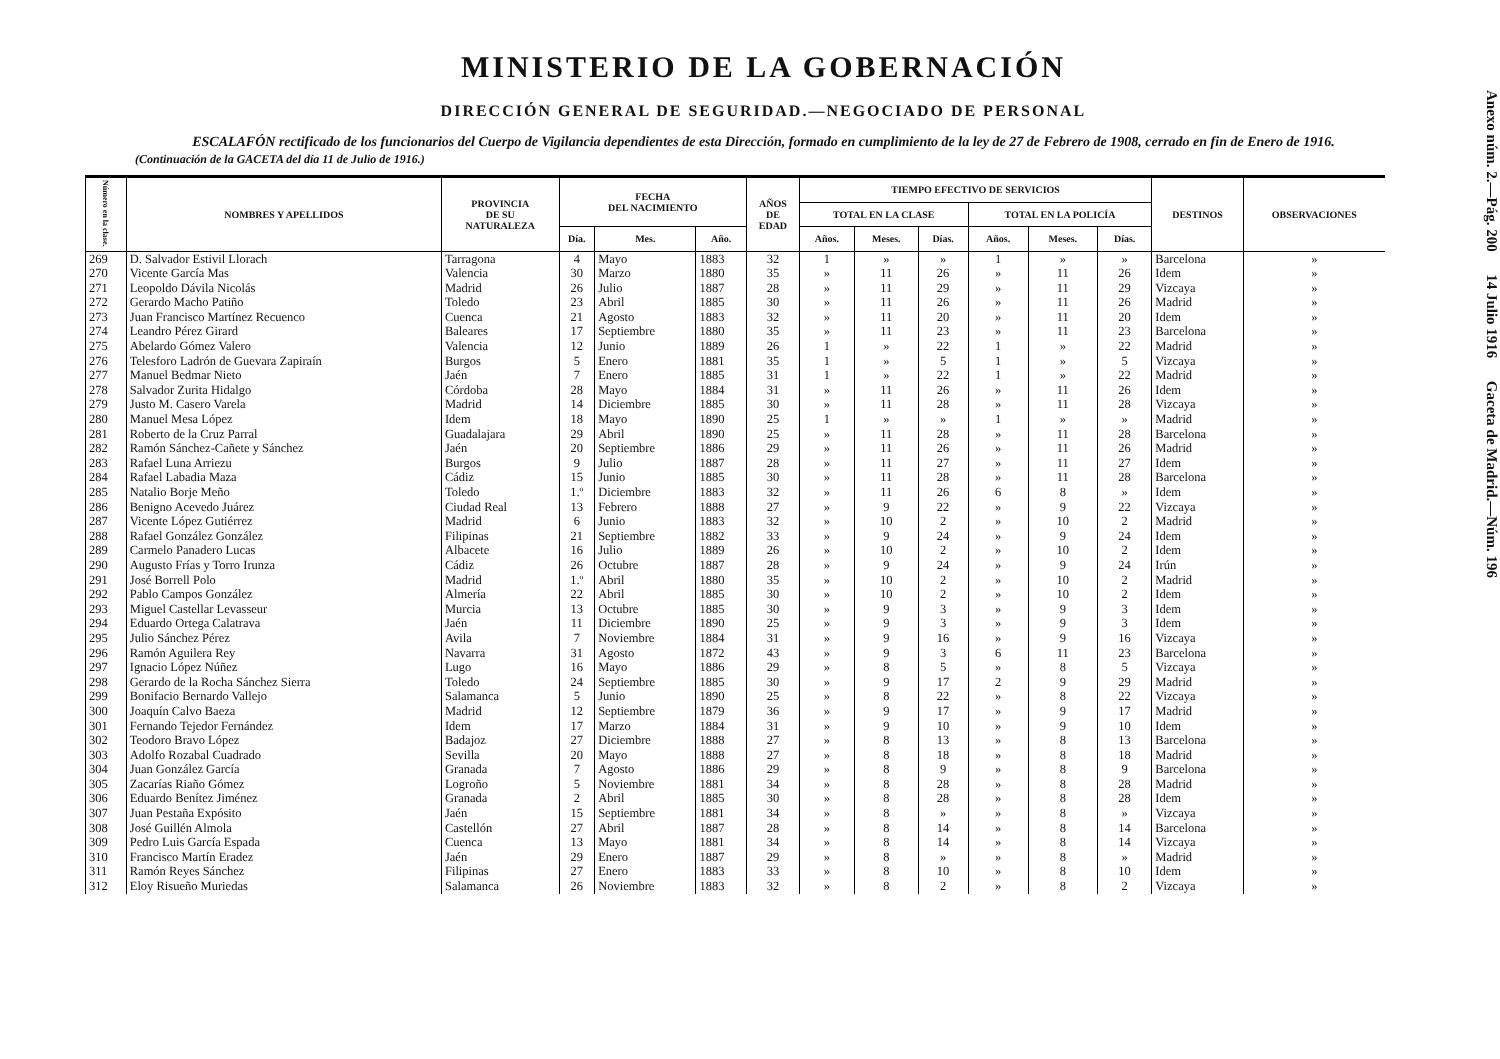MINISTERIO DE LA GOBERNACIÓN
DIRECCIÓN GENERAL DE SEGURIDAD.—NEGOCIADO DE PERSONAL
ESCALAFÓN rectificado de los funcionarios del Cuerpo de Vigilancia dependientes de esta Dirección, formado en cumplimiento de la ley de 27 de Febrero de 1908, cerrado en fin de Enero de 1916.
(Continuación de la GACETA del día 11 de Julio de 1916.)
| Número en la clase. | NOMBRES Y APELLIDOS | PROVINCIA DE SU NATURALEZA | FECHA DEL NACIMIENTO | | | AÑOS DE EDAD | TIEMPO EFECTIVO DE SERVICIOS | | | | | | DESTINOS | OBSERVACIONES |
| --- | --- | --- | --- | --- | --- | --- | --- | --- | --- | --- | --- | --- | --- | --- |
| | | | | | | | TOTAL EN LA CLASE | | | TOTAL EN LA POLICÍA | | | | |
| | | | Día. | Mes. | Año. | | Años. | Meses. | Días. | Años. | Meses. | Días. | | |
| 269 | D. Salvador Estivil Llorach | Tarragona | 4 | Mayo | 1883 | 32 | 1 | » | » | 1 | » | » | Barcelona | » |
| 270 | Vicente García Mas | Valencia | 30 | Marzo | 1880 | 35 | » | 11 | 26 | » | 11 | 26 | Idem | » |
| 271 | Leopoldo Dávila Nicolás | Madrid | 26 | Julio | 1887 | 28 | » | 11 | 29 | » | 11 | 29 | Vizcaya | » |
| 272 | Gerardo Macho Patiño | Toledo | 23 | Abril | 1885 | 30 | » | 11 | 26 | » | 11 | 26 | Madrid | » |
| 273 | Juan Francisco Martínez Recuenco | Cuenca | 21 | Agosto | 1883 | 32 | » | 11 | 20 | » | 11 | 20 | Idem | » |
| 274 | Leandro Pérez Girard | Baleares | 17 | Septiembre | 1880 | 35 | » | 11 | 23 | » | 11 | 23 | Barcelona | » |
| 275 | Abelardo Gómez Valero | Valencia | 12 | Junio | 1889 | 26 | 1 | » | 22 | 1 | » | 22 | Madrid | » |
| 276 | Telesforo Ladrón de Guevara Zapiraín | Burgos | 5 | Enero | 1881 | 35 | 1 | » | 5 | 1 | » | 5 | Vizcaya | » |
| 277 | Manuel Bedmar Nieto | Jaén | 7 | Enero | 1885 | 31 | 1 | » | 22 | 1 | » | 22 | Madrid | » |
| 278 | Salvador Zurita Hidalgo | Córdoba | 28 | Mayo | 1884 | 31 | » | 11 | 26 | » | 11 | 26 | Idem | » |
| 279 | Justo M. Casero Varela | Madrid | 14 | Diciembre | 1885 | 30 | » | 11 | 28 | » | 11 | 28 | Vizcaya | » |
| 280 | Manuel Mesa López | Idem | 18 | Mayo | 1890 | 25 | 1 | » | » | 1 | » | » | Madrid | » |
| 281 | Roberto de la Cruz Parral | Guadalajara | 29 | Abril | 1890 | 25 | » | 11 | 28 | » | 11 | 28 | Barcelona | » |
| 282 | Ramón Sánchez-Cañete y Sánchez | Jaén | 20 | Septiembre | 1886 | 29 | » | 11 | 26 | » | 11 | 26 | Madrid | » |
| 283 | Rafael Luna Arriezu | Burgos | 9 | Julio | 1887 | 28 | » | 11 | 27 | » | 11 | 27 | Idem | » |
| 284 | Rafael Labadia Maza | Cádiz | 15 | Junio | 1885 | 30 | » | 11 | 28 | » | 11 | 28 | Barcelona | » |
| 285 | Natalio Borje Meño | Toledo | 1.º | Diciembre | 1883 | 32 | » | 11 | 26 | 6 | 8 | » | Idem | » |
| 286 | Benigno Acevedo Juárez | Ciudad Real | 13 | Febrero | 1888 | 27 | » | 9 | 22 | » | 9 | 22 | Vizcaya | » |
| 287 | Vicente López Gutiérrez | Madrid | 6 | Junio | 1883 | 32 | » | 10 | 2 | » | 10 | 2 | Madrid | » |
| 288 | Rafael González González | Filipinas | 21 | Septiembre | 1882 | 33 | » | 9 | 24 | » | 9 | 24 | Idem | » |
| 289 | Carmelo Panadero Lucas | Albacete | 16 | Julio | 1889 | 26 | » | 10 | 2 | » | 10 | 2 | Idem | » |
| 290 | Augusto Frías y Torro Irunza | Cádiz | 26 | Octubre | 1887 | 28 | » | 9 | 24 | » | 9 | 24 | Irún | » |
| 291 | José Borrell Polo | Madrid | 1.º | Abril | 1880 | 35 | » | 10 | 2 | » | 10 | 2 | Madrid | » |
| 292 | Pablo Campos González | Almería | 22 | Abril | 1885 | 30 | » | 10 | 2 | » | 10 | 2 | Idem | » |
| 293 | Miguel Castellar Levasseur | Murcia | 13 | Octubre | 1885 | 30 | » | 9 | 3 | » | 9 | 3 | Idem | » |
| 294 | Eduardo Ortega Calatrava | Jaén | 11 | Diciembre | 1890 | 25 | » | 9 | 3 | » | 9 | 3 | Idem | » |
| 295 | Julio Sánchez Pérez | Avila | 7 | Noviembre | 1884 | 31 | » | 9 | 16 | » | 9 | 16 | Vizcaya | » |
| 296 | Ramón Aguilera Rey | Navarra | 31 | Agosto | 1872 | 43 | » | 9 | 3 | 6 | 11 | 23 | Barcelona | » |
| 297 | Ignacio López Núñez | Lugo | 16 | Mayo | 1886 | 29 | » | 8 | 5 | » | 8 | 5 | Vizcaya | » |
| 298 | Gerardo de la Rocha Sánchez Sierra | Toledo | 24 | Septiembre | 1885 | 30 | » | 9 | 17 | 2 | 9 | 29 | Madrid | » |
| 299 | Bonifacio Bernardo Vallejo | Salamanca | 5 | Junio | 1890 | 25 | » | 8 | 22 | » | 8 | 22 | Vizcaya | » |
| 300 | Joaquín Calvo Baeza | Madrid | 12 | Septiembre | 1879 | 36 | » | 9 | 17 | » | 9 | 17 | Madrid | » |
| 301 | Fernando Tejedor Fernández | Idem | 17 | Marzo | 1884 | 31 | » | 9 | 10 | » | 9 | 10 | Idem | » |
| 302 | Teodoro Bravo López | Badajoz | 27 | Diciembre | 1888 | 27 | » | 8 | 13 | » | 8 | 13 | Barcelona | » |
| 303 | Adolfo Rozabal Cuadrado | Sevilla | 20 | Mayo | 1888 | 27 | » | 8 | 18 | » | 8 | 18 | Madrid | » |
| 304 | Juan González García | Granada | 7 | Agosto | 1886 | 29 | » | 8 | 9 | » | 8 | 9 | Barcelona | » |
| 305 | Zacarías Riaño Gómez | Logroño | 5 | Noviembre | 1881 | 34 | » | 8 | 28 | » | 8 | 28 | Madrid | » |
| 306 | Eduardo Benítez Jiménez | Granada | 2 | Abril | 1885 | 30 | » | 8 | 28 | » | 8 | 28 | Idem | » |
| 307 | Juan Pestaña Expósito | Jaén | 15 | Septiembre | 1881 | 34 | » | 8 | » | » | 8 | » | Vizcaya | » |
| 308 | José Guillén Almola | Castellón | 27 | Abril | 1887 | 28 | » | 8 | 14 | » | 8 | 14 | Barcelona | » |
| 309 | Pedro Luis García Espada | Cuenca | 13 | Mayo | 1881 | 34 | » | 8 | 14 | » | 8 | 14 | Vizcaya | » |
| 310 | Francisco Martín Eradez | Jaén | 29 | Enero | 1887 | 29 | » | 8 | » | » | 8 | » | Madrid | » |
| 311 | Ramón Reyes Sánchez | Filipinas | 27 | Enero | 1883 | 33 | » | 8 | 10 | » | 8 | 10 | Idem | » |
| 312 | Eloy Risueño Muriedas | Salamanca | 26 | Noviembre | 1883 | 32 | » | 8 | 2 | » | 8 | 2 | Vizcaya | » |
Anexo núm. 2.—Pág. 200 14 Julio 1916 Gaceta de Madrid.—Núm. 196